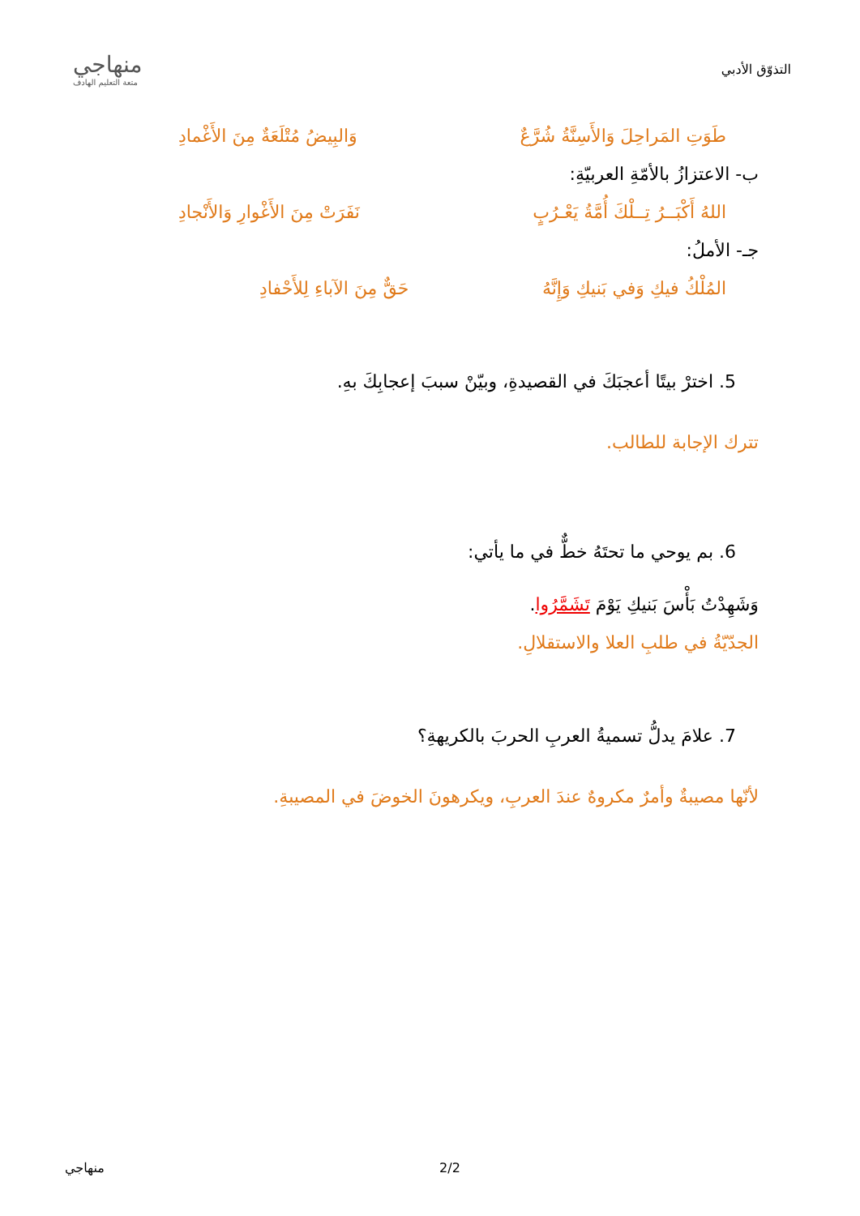التذوّق الأدبي
منهاجي
متعة التعليم الهادف
طَوَتِ المَراحِلَ وَالأَسِنَّةُ شُرَّعٌ وَالبِيضُ مُتْلَعَةٌ مِنَ الأَغْمادِ
ب- الاعتزازُ بالأمّةِ العربيّةِ:
اللهُ أَكْبَــرُ تِــلْكَ أُمَّةُ يَعْـرُبٍ نَفَرَتْ مِنَ الأَغْوارِ وَالأَنْجادِ
جـ- الأملُ:
المُلْكُ فيكِ وَفي بَنيكِ وَإِنَّهُ حَقٌّ مِنَ الآباءِ لِلأَحْفادِ
5. اخترْ بيتًا أعجبَكَ في القصيدةِ، وبيّنْ سببَ إعجابِكَ بهِ.
تترك الإجابة للطالب.
6. بم يوحي ما تحتَهُ خطٌّ في ما يأتي:
وَشَهِدْتُ بَأْسَ بَنيكِ يَوْمَ تَشَمَّرُوا.
الجدّيّةُ في طلبِ العلا والاستقلالِ.
7. علامَ يدلُّ تسميةُ العربِ الحربَ بالكريهةِ؟
لأنّها مصيبةٌ وأمرٌ مكروهٌ عندَ العربِ، ويكرهونَ الخوضَ في المصيبةِ.
منهاجي 2/2